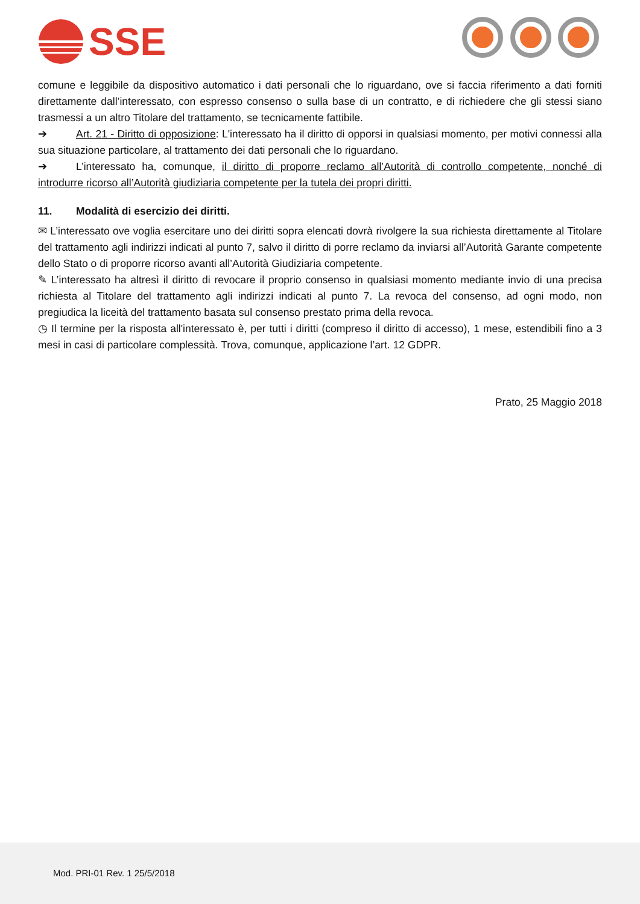SSE
comune e leggibile da dispositivo automatico i dati personali che lo riguardano, ove si faccia riferimento a dati forniti direttamente dall’interessato, con espresso consenso o sulla base di un contratto, e di richiedere che gli stessi siano trasmessi a un altro Titolare del trattamento, se tecnicamente fattibile.
➔ Art. 21 - Diritto di opposizione: L'interessato ha il diritto di opporsi in qualsiasi momento, per motivi connessi alla sua situazione particolare, al trattamento dei dati personali che lo riguardano.
➔ L’interessato ha, comunque, il diritto di proporre reclamo all’Autorità di controllo competente, nonché di introdurre ricorso all’Autorità giudiziaria competente per la tutela dei propri diritti.
11. Modalità di esercizio dei diritti.
✉ L’interessato ove voglia esercitare uno dei diritti sopra elencati dovrà rivolgere la sua richiesta direttamente al Titolare del trattamento agli indirizzi indicati al punto 7, salvo il diritto di porre reclamo da inviarsi all’Autorità Garante competente dello Stato o di proporre ricorso avanti all’Autorità Giudiziaria competente.
✎ L’interessato ha altresì il diritto di revocare il proprio consenso in qualsiasi momento mediante invio di una precisa richiesta al Titolare del trattamento agli indirizzi indicati al punto 7. La revoca del consenso, ad ogni modo, non pregiudica la liceità del trattamento basata sul consenso prestato prima della revoca.
◷ Il termine per la risposta all'interessato è, per tutti i diritti (compreso il diritto di accesso), 1 mese, estendibili fino a 3 mesi in casi di particolare complessità. Trova, comunque, applicazione l’art. 12 GDPR.
Prato, 25 Maggio 2018
Mod. PRI-01 Rev. 1 25/5/2018